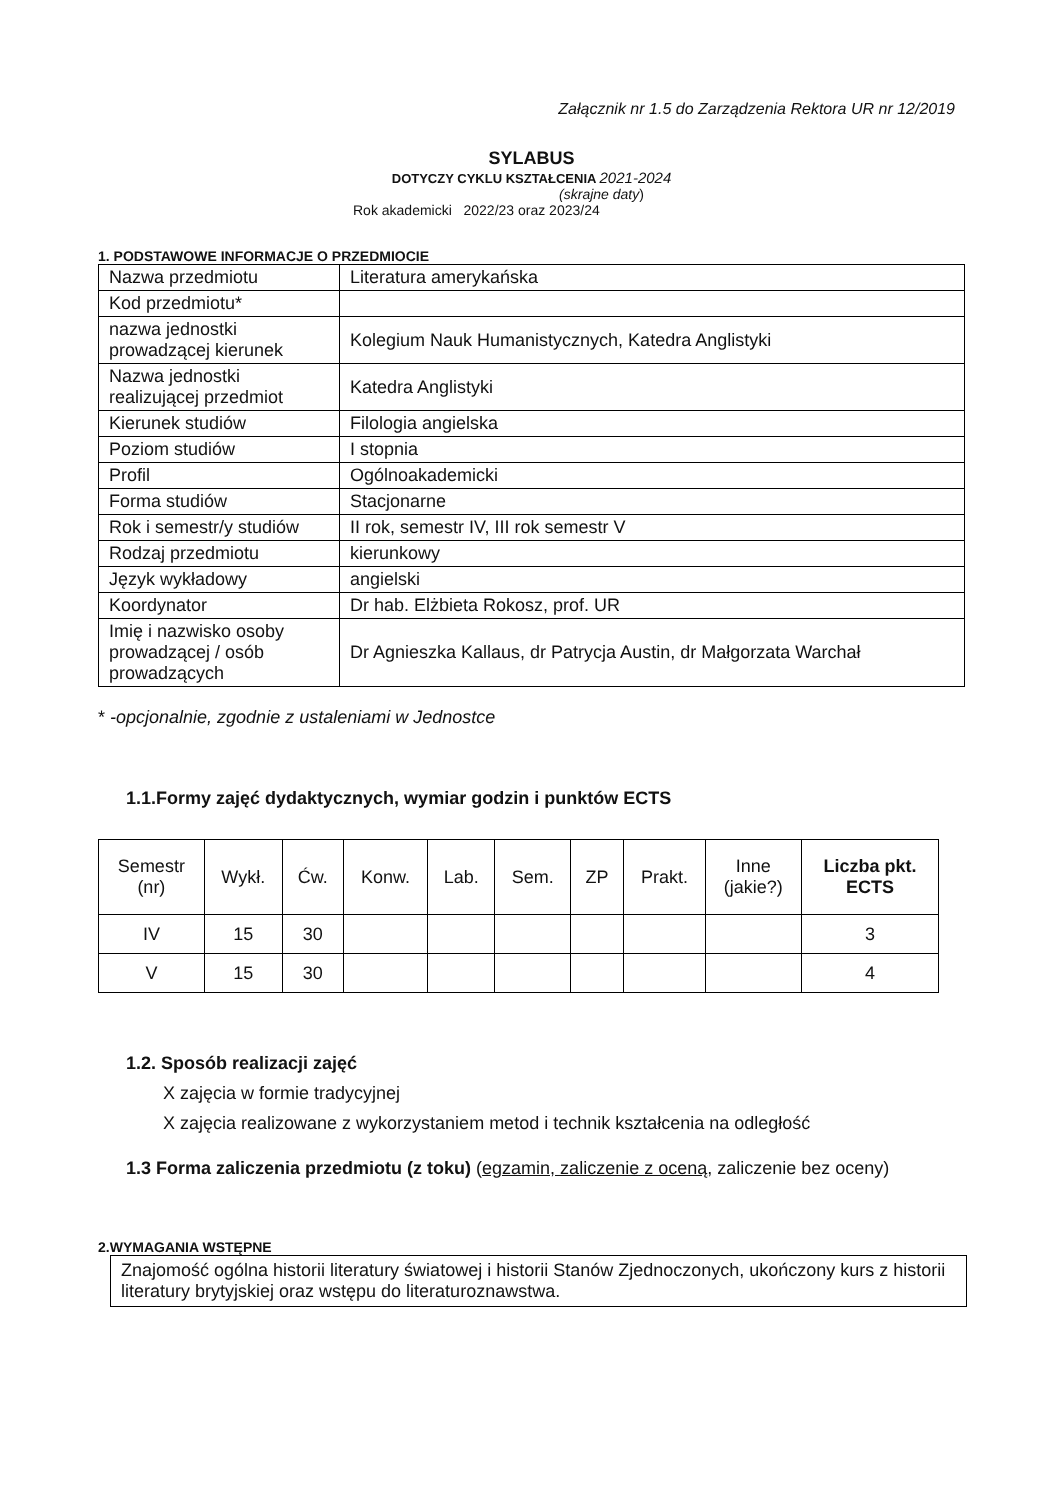Załącznik nr 1.5 do Zarządzenia Rektora UR nr 12/2019
SYLABUS
DOTYCZY CYKLU KSZTAŁCENIA 2021-2024
(skrajne daty)
Rok akademicki 2022/23 oraz 2023/24
1. PODSTAWOWE INFORMACJE O PRZEDMIOCIE
| Nazwa przedmiotu | Literatura amerykańska |
| Kod przedmiotu* | |
| nazwa jednostki prowadzącej kierunek | Kolegium Nauk Humanistycznych, Katedra Anglistyki |
| Nazwa jednostki realizującej przedmiot | Katedra Anglistyki |
| Kierunek studiów | Filologia angielska |
| Poziom studiów | I stopnia |
| Profil | Ogólnoakademicki |
| Forma studiów | Stacjonarne |
| Rok i semestr/y studiów | II rok, semestr IV, III rok semestr V |
| Rodzaj przedmiotu | kierunkowy |
| Język wykładowy | angielski |
| Koordynator | Dr hab. Elżbieta Rokosz, prof. UR |
| Imię i nazwisko osoby prowadzącej / osób prowadzących | Dr Agnieszka Kallaus, dr Patrycja Austin, dr Małgorzata Warchał |
* -opcjonalnie, zgodnie z ustaleniami w Jednostce
1.1.Formy zajęć dydaktycznych, wymiar godzin i punktów ECTS
| Semestr (nr) | Wykł. | Ćw. | Konw. | Lab. | Sem. | ZP | Prakt. | Inne (jakie?) | Liczba pkt. ECTS |
| --- | --- | --- | --- | --- | --- | --- | --- | --- | --- |
| IV | 15 | 30 | | | | | | | 3 |
| V | 15 | 30 | | | | | | | 4 |
1.2. Sposób realizacji zajęć
X zajęcia w formie tradycyjnej
X zajęcia realizowane z wykorzystaniem metod i technik kształcenia na odległość
1.3 Forma zaliczenia przedmiotu (z toku) (egzamin, zaliczenie z oceną, zaliczenie bez oceny)
2.WYMAGANIA WSTĘPNE
Znajomość ogólna historii literatury światowej i historii Stanów Zjednoczonych, ukończony kurs z historii literatury brytyjskiej oraz wstępu do literaturoznawstwa.